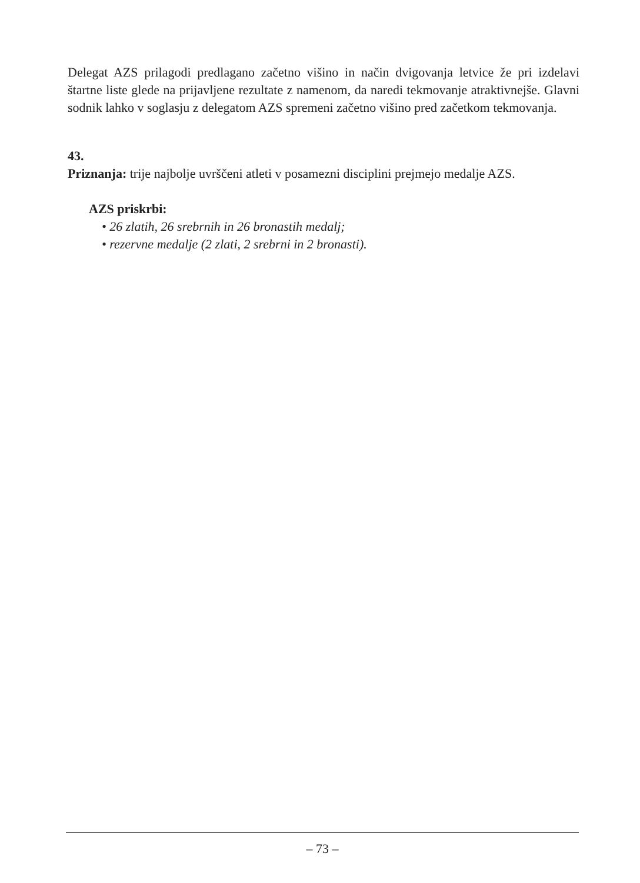Delegat AZS prilagodi predlagano začetno višino in način dvigovanja letvice že pri izdelavi štartne liste glede na prijavljene rezultate z namenom, da naredi tekmovanje atraktivnejše. Glavni sodnik lahko v soglasju z delegatom AZS spremeni začetno višino pred začetkom tekmovanja.
43.
Priznanja: trije najbolje uvrščeni atleti v posamezni disciplini prejmejo medalje AZS.
AZS priskrbi:
• 26 zlatih, 26 srebrnih in 26 bronastih medalj;
• rezervne medalje (2 zlati, 2 srebrni in 2 bronasti).
– 73 –